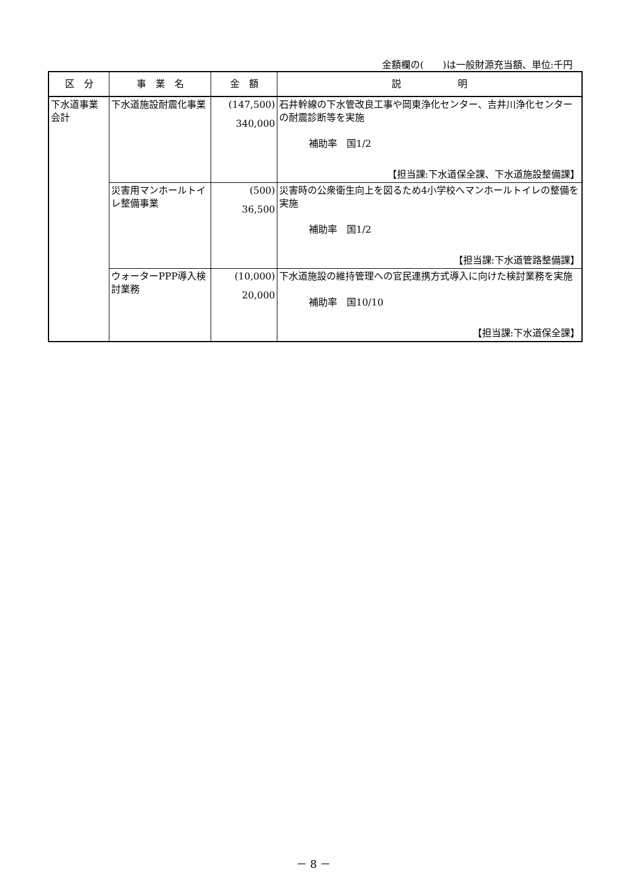金額欄の(　　)は一般財源充当額、単位:千円
| 区 分 | 事 業 名 | 金 額 | 説 明 |
| --- | --- | --- | --- |
| 下水道事業会計 | 下水道施設耐震化事業 | (147,500) 340,000 | 石井幹線の下水管改良工事や岡東浄化センター、吉井川浄化センターの耐震診断等を実施 補助率 国1/2 【担当課:下水道保全課、下水道施設整備課】 |
| | 災害用マンホールトイレ整備事業 | (500) 36,500 | 災害時の公衆衛生向上を図るため4小学校へマンホールトイレの整備を実施 補助率 国1/2 【担当課:下水道管路整備課】 |
| | ウォーターPPP導入検討業務 | (10,000) 20,000 | 下水道施設の維持管理への官民連携方式導入に向けた検討業務を実施 補助率 国10/10 【担当課:下水道保全課】 |
－ 8 －